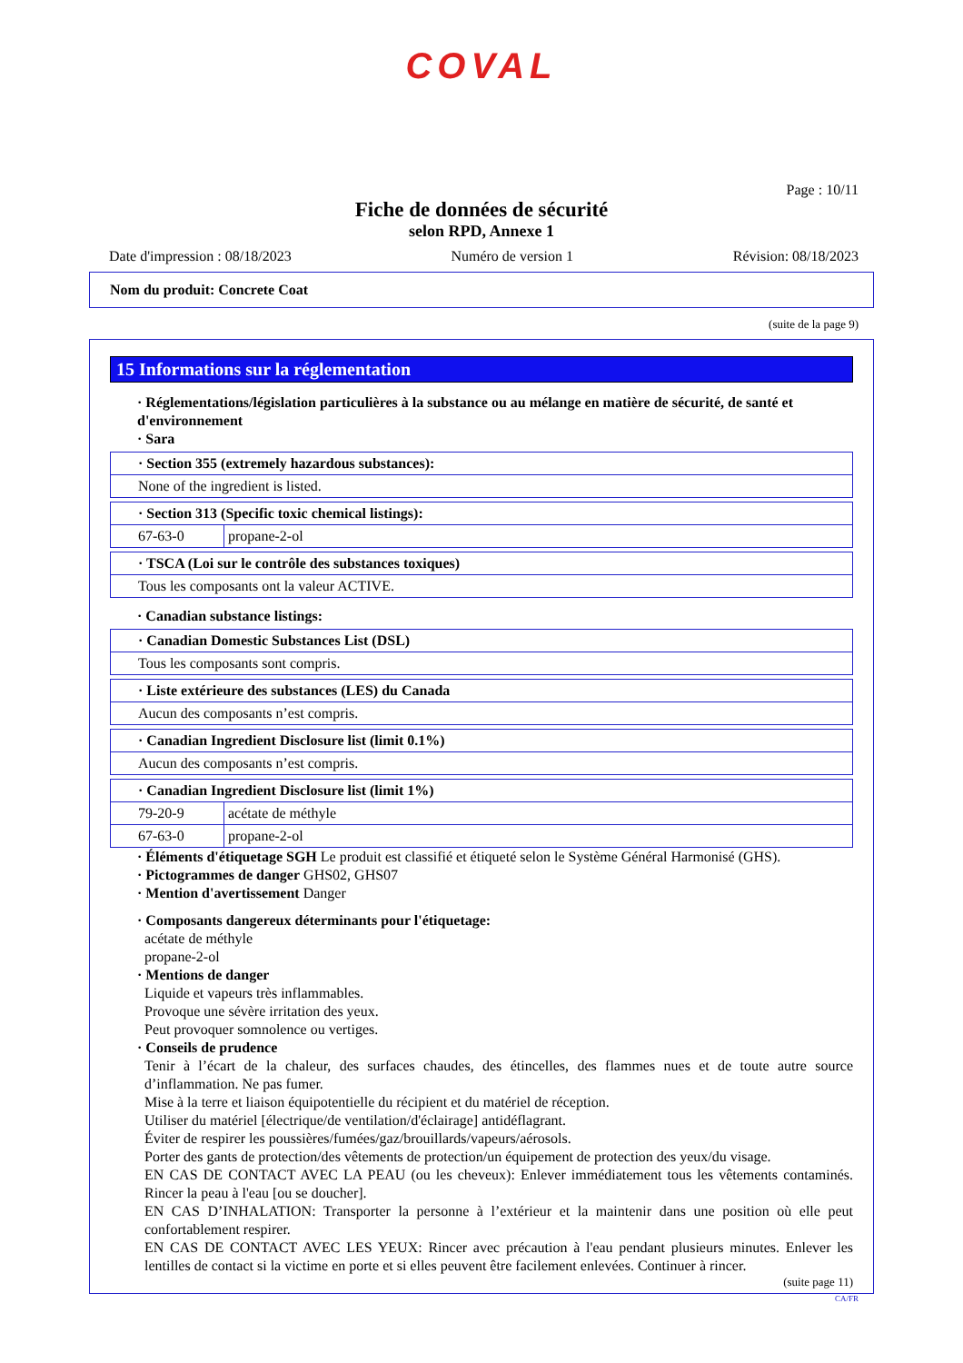COVAL
Page : 10/11
Fiche de données de sécurité
selon RPD, Annexe 1
Date d'impression : 08/18/2023 Numéro de version 1 Révision: 08/18/2023
Nom du produit: Concrete Coat
(suite de la page 9)
15 Informations sur la réglementation
· Réglementations/législation particulières à la substance ou au mélange en matière de sécurité, de santé et d'environnement
· Sara
| · Section 355 (extremely hazardous substances): |
| None of the ingredient is listed. |
| · Section 313 (Specific toxic chemical listings): | |
| 67-63-0 | propane-2-ol |
| · TSCA (Loi sur le contrôle des substances toxiques) |
| Tous les composants ont la valeur ACTIVE. |
· Canadian substance listings:
| · Canadian Domestic Substances List (DSL) |
| Tous les composants sont compris. |
| · Liste extérieure des substances (LES) du Canada |
| Aucun des composants n’est compris. |
| · Canadian Ingredient Disclosure list (limit 0.1%) |
| Aucun des composants n’est compris. |
| · Canadian Ingredient Disclosure list (limit 1%) | |
| 79-20-9 | acétate de méthyle |
| 67-63-0 | propane-2-ol |
· Éléments d'étiquetage SGH Le produit est classifié et étiqueté selon le Système Général Harmonisé (GHS).
· Pictogrammes de danger GHS02, GHS07
· Mention d'avertissement Danger
· Composants dangereux déterminants pour l'étiquetage:
acétate de méthyle
propane-2-ol
· Mentions de danger
Liquide et vapeurs très inflammables.
Provoque une sévère irritation des yeux.
Peut provoquer somnolence ou vertiges.
· Conseils de prudence
Tenir à l’écart de la chaleur, des surfaces chaudes, des étincelles, des flammes nues et de toute autre source d’inflammation. Ne pas fumer.
Mise à la terre et liaison équipotentielle du récipient et du matériel de réception.
Utiliser du matériel [électrique/de ventilation/d'éclairage] antidéflagrant.
Éviter de respirer les poussières/fumées/gaz/brouillards/vapeurs/aérosols.
Porter des gants de protection/des vêtements de protection/un équipement de protection des yeux/du visage.
EN CAS DE CONTACT AVEC LA PEAU (ou les cheveux): Enlever immédiatement tous les vêtements contaminés. Rincer la peau à l'eau [ou se doucher].
EN CAS D’INHALATION: Transporter la personne à l’extérieur et la maintenir dans une position où elle peut confortablement respirer.
EN CAS DE CONTACT AVEC LES YEUX: Rincer avec précaution à l'eau pendant plusieurs minutes. Enlever les lentilles de contact si la victime en porte et si elles peuvent être facilement enlevées. Continuer à rincer.
(suite page 11)
CA/FR